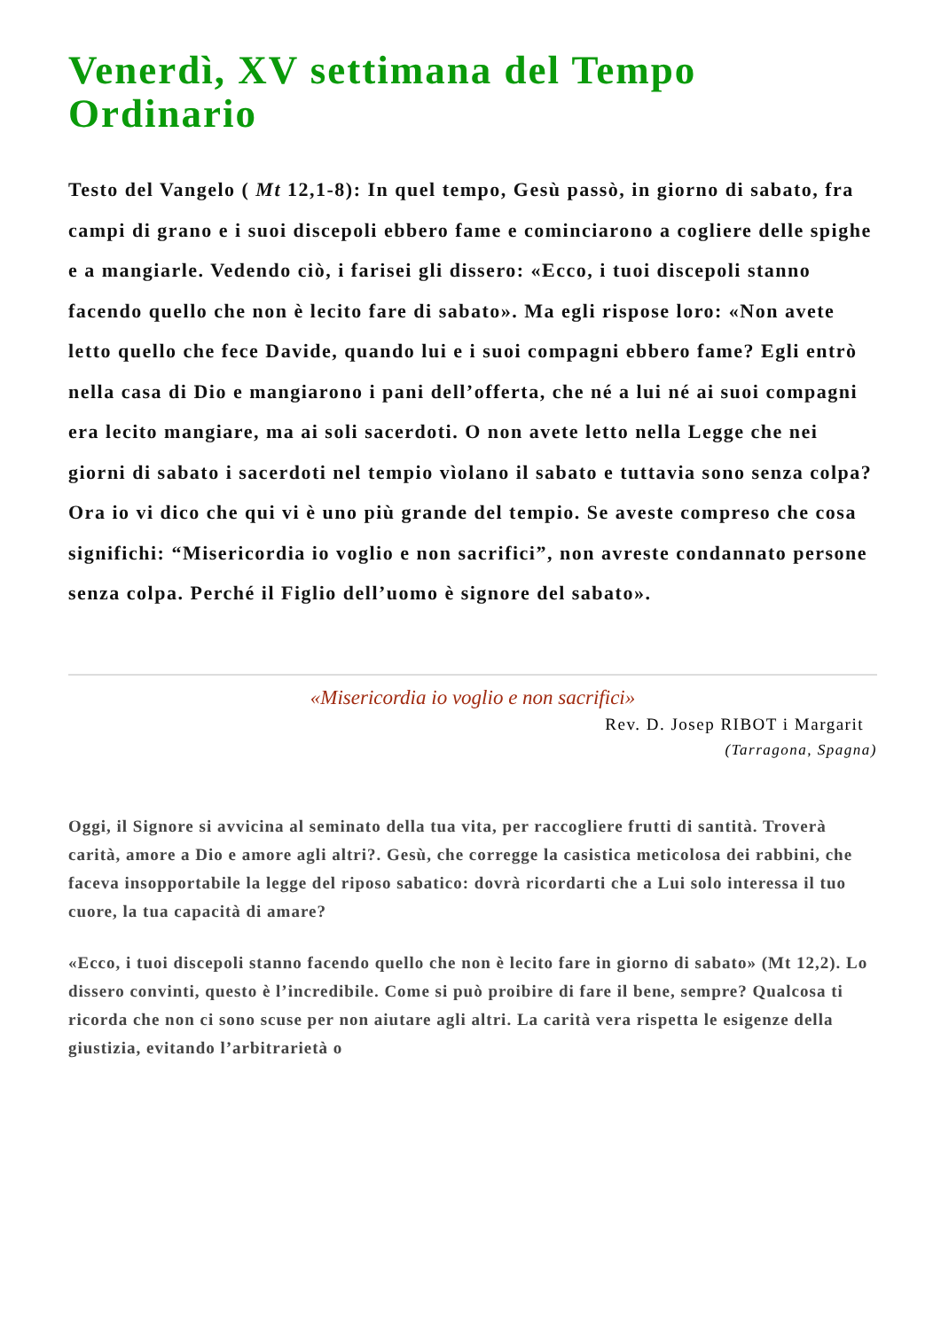Venerdì, XV settimana del Tempo Ordinario
Testo del Vangelo ( Mt 12,1-8): In quel tempo, Gesù passò, in giorno di sabato, fra campi di grano e i suoi discepoli ebbero fame e cominciarono a cogliere delle spighe e a mangiarle. Vedendo ciò, i farisei gli dissero: «Ecco, i tuoi discepoli stanno facendo quello che non è lecito fare di sabato». Ma egli rispose loro: «Non avete letto quello che fece Davide, quando lui e i suoi compagni ebbero fame? Egli entrò nella casa di Dio e mangiarono i pani dell’offerta, che né a lui né ai suoi compagni era lecito mangiare, ma ai soli sacerdoti. O non avete letto nella Legge che nei giorni di sabato i sacerdoti nel tempio vìolano il sabato e tuttavia sono senza colpa? Ora io vi dico che qui vi è uno più grande del tempio. Se aveste compreso che cosa significhi: “Misericordia io voglio e non sacrifici”, non avreste condannato persone senza colpa. Perché il Figlio dell’uomo è signore del sabato».
«Misericordia io voglio e non sacrifici»
Rev. D. Josep RIBOT i Margarit
(Tarragona, Spagna)
Oggi, il Signore si avvicina al seminato della tua vita, per raccogliere frutti di santità. Troverà carità, amore a Dio e amore agli altri?. Gesù, che corregge la casistica meticolosa dei rabbini, che faceva insopportabile la legge del riposo sabatico: dovrà ricordarti che a Lui solo interessa il tuo cuore, la tua capacità di amare?
«Ecco, i tuoi discepoli stanno facendo quello che non è lecito fare in giorno di sabato» (Mt 12,2). Lo dissero convinti, questo è l’incredibile. Come si può proibire di fare il bene, sempre? Qualcosa ti ricorda che non ci sono scuse per non aiutare agli altri. La carità vera rispetta le esigenze della giustizia, evitando l’arbitrarietà o